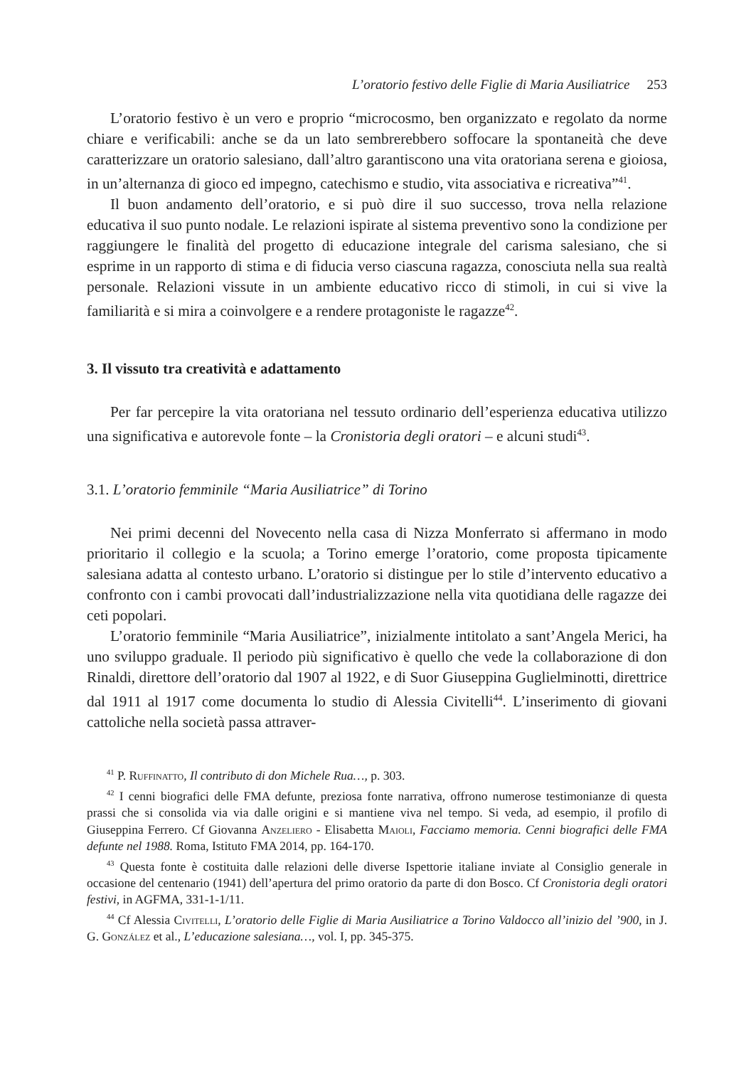L’oratorio festivo delle Figlie di Maria Ausiliatrice 253
L’oratorio festivo è un vero e proprio “microcosmo, ben organizzato e regolato da norme chiare e verificabili: anche se da un lato sembrerebbero soffocare la spontaneità che deve caratterizzare un oratorio salesiano, dall’altro garantiscono una vita oratoriana serena e gioiosa, in un’alternanza di gioco ed impegno, catechismo e studio, vita associativa e ricreativa”<sup>41</sup>.
Il buon andamento dell’oratorio, e si può dire il suo successo, trova nella relazione educativa il suo punto nodale. Le relazioni ispirate al sistema preventivo sono la condizione per raggiungere le finalità del progetto di educazione integrale del carisma salesiano, che si esprime in un rapporto di stima e di fiducia verso ciascuna ragazza, conosciuta nella sua realtà personale. Relazioni vissute in un ambiente educativo ricco di stimoli, in cui si vive la familiarità e si mira a coinvolgere e a rendere protagoniste le ragazze<sup>42</sup>.
3. Il vissuto tra creatività e adattamento
Per far percepire la vita oratoriana nel tessuto ordinario dell’esperienza educativa utilizzo una significativa e autorevole fonte – la Cronistoria degli oratori – e alcuni studi<sup>43</sup>.
3.1. L’oratorio femminile “Maria Ausiliatrice” di Torino
Nei primi decenni del Novecento nella casa di Nizza Monferrato si affermano in modo prioritario il collegio e la scuola; a Torino emerge l’oratorio, come proposta tipicamente salesiana adatta al contesto urbano. L’oratorio si distingue per lo stile d’intervento educativo a confronto con i cambi provocati dall’industrializzazione nella vita quotidiana delle ragazze dei ceti popolari.
L’oratorio femminile “Maria Ausiliatrice”, inizialmente intitolato a sant’Angela Merici, ha uno sviluppo graduale. Il periodo più significativo è quello che vede la collaborazione di don Rinaldi, direttore dell’oratorio dal 1907 al 1922, e di Suor Giuseppina Guglielminotti, direttrice dal 1911 al 1917 come documenta lo studio di Alessia Civitelli<sup>44</sup>. L’inserimento di giovani cattoliche nella società passa attraver-
<sup>41</sup> P. Ruffinatto, Il contributo di don Michele Rua…, p. 303.
<sup>42</sup> I cenni biografici delle FMA defunte, preziosa fonte narrativa, offrono numerose testimonianze di questa prassi che si consolida via via dalle origini e si mantiene viva nel tempo. Si veda, ad esempio, il profilo di Giuseppina Ferrero. Cf Giovanna Anzeliero - Elisabetta Maioli, Facciamo memoria. Cenni biografici delle FMA defunte nel 1988. Roma, Istituto FMA 2014, pp. 164-170.
<sup>43</sup> Questa fonte è costituita dalle relazioni delle diverse Ispettorie italiane inviate al Consiglio generale in occasione del centenario (1941) dell’apertura del primo oratorio da parte di don Bosco. Cf Cronistoria degli oratori festivi, in AGFMA, 331-1-1/11.
<sup>44</sup> Cf Alessia Civitelli, L’oratorio delle Figlie di Maria Ausiliatrice a Torino Valdocco all’inizio del ’900, in J. G. González et al., L’educazione salesiana…, vol. I, pp. 345-375.